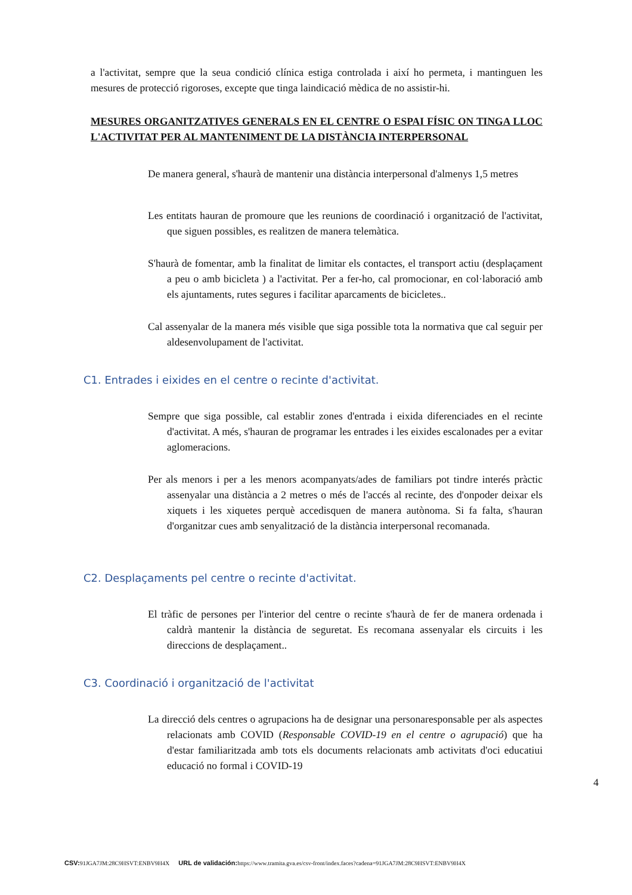a l'activitat, sempre que la seua condició clínica estiga controlada i així ho permeta, i mantinguen les mesures de protecció rigoroses, excepte que tinga laindicació mèdica de no assistir-hi.
MESURES ORGANITZATIVES GENERALS EN EL CENTRE O ESPAI FÍSIC ON TINGA LLOC L'ACTIVITAT PER AL MANTENIMENT DE LA DISTÀNCIA INTERPERSONAL
De manera general, s'haurà de mantenir una distància interpersonal d'almenys 1,5 metres
Les entitats hauran de promoure que les reunions de coordinació i organització de l'activitat, que siguen possibles, es realitzen de manera telemàtica.
S'haurà de fomentar, amb la finalitat de limitar els contactes, el transport actiu (desplaçament a peu o amb bicicleta ) a l'activitat. Per a fer-ho, cal promocionar, en col·laboració amb els ajuntaments, rutes segures i facilitar aparcaments de bicicletes..
Cal assenyalar de la manera més visible que siga possible tota la normativa que cal seguir per aldesenvolupament de l'activitat.
C1. Entrades i eixides en el centre o recinte d'activitat.
Sempre que siga possible, cal establir zones d'entrada i eixida diferenciades en el recinte d'activitat. A més, s'hauran de programar les entrades i les eixides escalonades per a evitar aglomeracions.
Per als menors i per a les menors acompanyats/ades de familiars pot tindre interés pràctic assenyalar una distància a 2 metres o més de l'accés al recinte, des d'onpoder deixar els xiquets i les xiquetes perquè accedisquen de manera autònoma. Si fa falta, s'hauran d'organitzar cues amb senyalització de la distància interpersonal recomanada.
C2. Desplaçaments pel centre o recinte d'activitat.
El tràfic de persones per l'interior del centre o recinte s'haurà de fer de manera ordenada i caldrà mantenir la distància de seguretat. Es recomana assenyalar els circuits i les direccions de desplaçament..
C3. Coordinació i organització de l'activitat
La direcció dels centres o agrupacions ha de designar una personaresponsable per als aspectes relacionats amb COVID (Responsable COVID-19 en el centre o agrupació) que ha d'estar familiaritzada amb tots els documents relacionats amb activitats d'oci educatiui educació no formal i COVID-19
4
CSV: 91JGA7JM:28C9HSVT:ENBV9H4X URL de validación: https://www.tramita.gva.es/csv-front/index.faces?cadena=91JGA7JM:28C9HSVT:ENBV9H4X